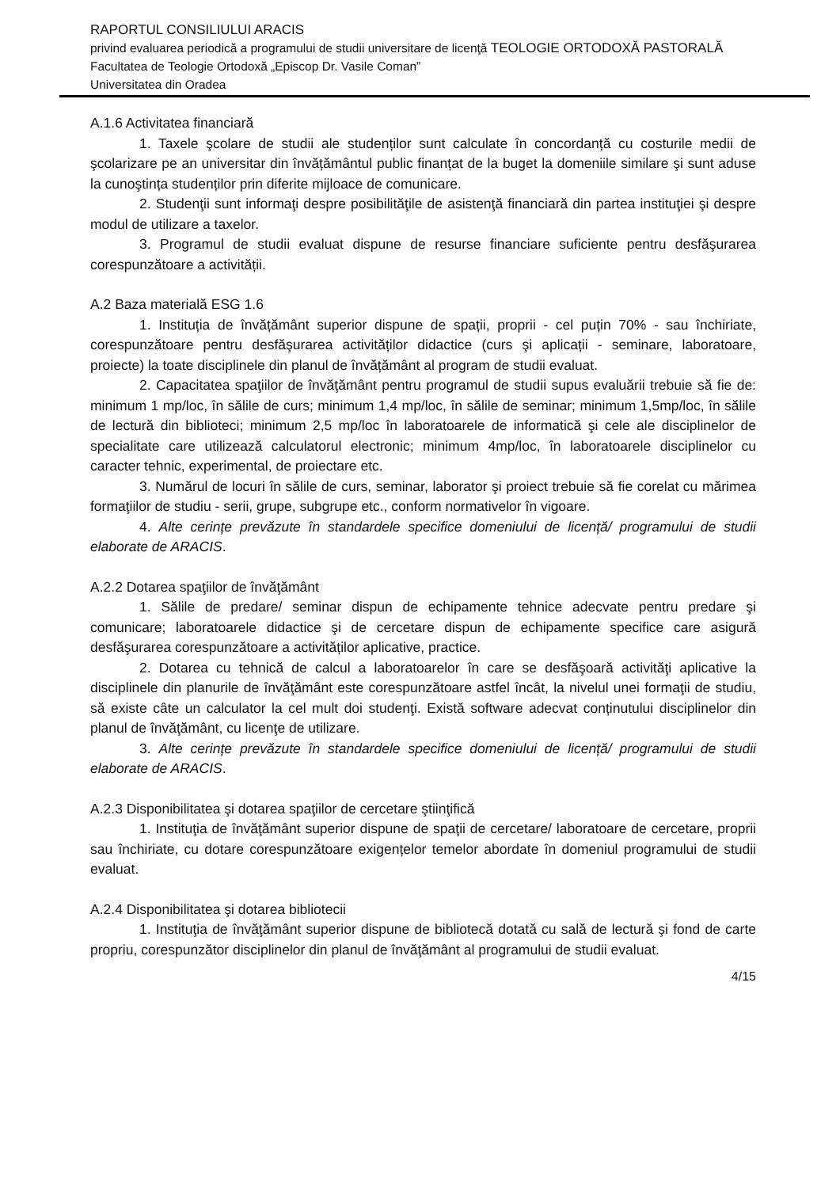RAPORTUL CONSILIULUI ARACIS
privind evaluarea periodică a programului de studii universitare de licenţă TEOLOGIE ORTODOXĂ PASTORALĂ
Facultatea de Teologie Ortodoxă „Episcop Dr. Vasile Coman”
Universitatea din Oradea
A.1.6 Activitatea financiară
1. Taxele şcolare de studii ale studenților sunt calculate în concordanță cu costurile medii de şcolarizare pe an universitar din învățământul public finanțat de la buget la domeniile similare şi sunt aduse la cunoştința studenților prin diferite mijloace de comunicare.
2. Studenţii sunt informaţi despre posibilităţile de asistenţă financiară din partea instituţiei şi despre modul de utilizare a taxelor.
3. Programul de studii evaluat dispune de resurse financiare suficiente pentru desfăşurarea corespunzătoare a activității.
A.2 Baza materială ESG 1.6
1. Instituția de învățământ superior dispune de spații, proprii - cel puțin 70% - sau închiriate, corespunzătoare pentru desfăşurarea activităților didactice (curs şi aplicații - seminare, laboratoare, proiecte) la toate disciplinele din planul de învățământ al program de studii evaluat.
2. Capacitatea spaţiilor de învăţământ pentru programul de studii supus evaluării trebuie să fie de: minimum 1 mp/loc, în sălile de curs; minimum 1,4 mp/loc, în sălile de seminar; minimum 1,5mp/loc, în sălile de lectură din biblioteci; minimum 2,5 mp/loc în laboratoarele de informatică şi cele ale disciplinelor de specialitate care utilizează calculatorul electronic; minimum 4mp/loc, în laboratoarele disciplinelor cu caracter tehnic, experimental, de proiectare etc.
3. Numărul de locuri în sălile de curs, seminar, laborator şi proiect trebuie să fie corelat cu mărimea formaţiilor de studiu - serii, grupe, subgrupe etc., conform normativelor în vigoare.
4. Alte cerințe prevăzute în standardele specifice domeniului de licență/ programului de studii elaborate de ARACIS.
A.2.2 Dotarea spaţiilor de învăţământ
1. Sălile de predare/ seminar dispun de echipamente tehnice adecvate pentru predare şi comunicare; laboratoarele didactice şi de cercetare dispun de echipamente specifice care asigură desfăşurarea corespunzătoare a activităților aplicative, practice.
2. Dotarea cu tehnică de calcul a laboratoarelor în care se desfăşoară activităţi aplicative la disciplinele din planurile de învăţământ este corespunzătoare astfel încât, la nivelul unei formaţii de studiu, să existe câte un calculator la cel mult doi studenţi. Există software adecvat conținutului disciplinelor din planul de învăţământ, cu licenţe de utilizare.
3. Alte cerințe prevăzute în standardele specifice domeniului de licență/ programului de studii elaborate de ARACIS.
A.2.3 Disponibilitatea şi dotarea spaţiilor de cercetare ştiinţifică
1. Instituţia de învăţământ superior dispune de spaţii de cercetare/ laboratoare de cercetare, proprii sau închiriate, cu dotare corespunzătoare exigențelor temelor abordate în domeniul programului de studii evaluat.
A.2.4 Disponibilitatea şi dotarea bibliotecii
1. Instituţia de învăţământ superior dispune de bibliotecă dotată cu sală de lectură şi fond de carte propriu, corespunzător disciplinelor din planul de învăţământ al programului de studii evaluat.
4/15